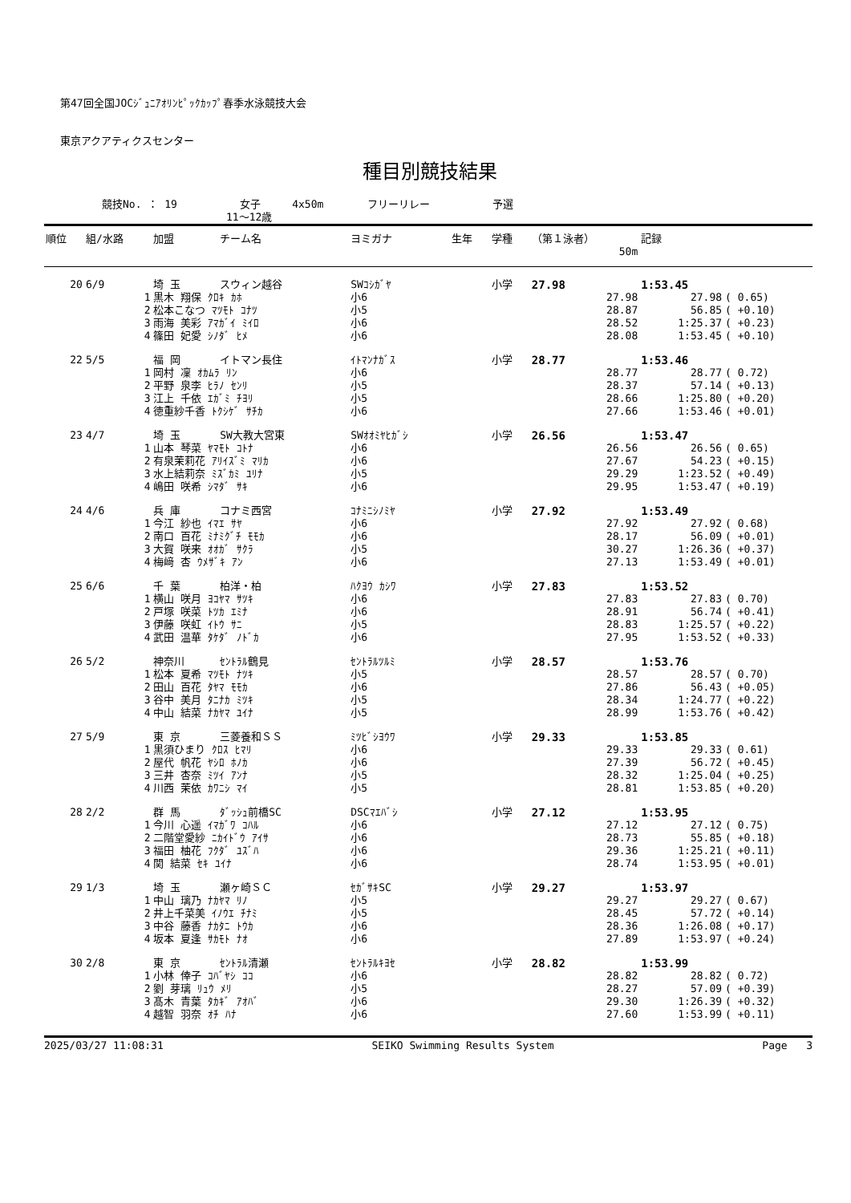第47回全国JOCｼﾞｭﾆｱｵﾘﾝﾋﾟｯｸｶｯﾌﾟ春季水泳競技大会
東京アクアティクスセンター
種目別競技結果
競技No. ： 19 女子 4x50m フリーリレー 予選
11～12歳
| 順位 | 組/水路 | 加盟 | チーム名 | ヨミガナ | 生年 | 学種 | （第１泳者） | 記録 | |
| --- | --- | --- | --- | --- | --- | --- | --- | --- | --- |
| | | | | | | | 50m | | |
| 20 | 6/9 | 埼 玉 | スウィン越谷 | SWｺｼｶﾞﾔ | | 小学 | 27.98 | 1:53.45 | |
| | 1 | 黒木 翔保 ｸﾛｷ ｶﾎ | | 小6 | | | 27.98 | 27.98 | ( 0.65) |
| | 2 | 松本こなつ ﾏﾂﾓﾄ ｺﾅﾂ | | 小5 | | | 28.87 | 56.85 | ( +0.10) |
| | 3 | 雨海 美彩 ｱﾏｶﾞｲ ﾐｲﾛ | | 小6 | | | 28.52 | 1:25.37 | ( +0.23) |
| | 4 | 篠田 妃愛 ｼﾉﾀﾞ ﾋﾒ | | 小6 | | | 28.08 | 1:53.45 | ( +0.10) |
| 22 | 5/5 | 福 岡 | イトマン長住 | ｲﾄﾏﾝﾅｶﾞｽ | | 小学 | 28.77 | 1:53.46 | |
| | 1 | 岡村 凜 ｵｶﾑﾗ ﾘﾝ | | 小6 | | | 28.77 | 28.77 | ( 0.72) |
| | 2 | 平野 泉李 ﾋﾗﾉ ｾﾝﾘ | | 小5 | | | 28.37 | 57.14 | ( +0.13) |
| | 3 | 江上 千依 ｴｶﾞﾐ ﾁﾖﾘ | | 小5 | | | 28.66 | 1:25.80 | ( +0.20) |
| | 4 | 徳重紗千香 ﾄｸｼｹﾞ ｻﾁｶ | | 小6 | | | 27.66 | 1:53.46 | ( +0.01) |
| 23 | 4/7 | 埼 玉 | SW大教大宮東 | SWｵｵﾐﾔﾋｶﾞｼ | | 小学 | 26.56 | 1:53.47 | |
| | 1 | 山本 琴菜 ﾔﾏﾓﾄ ｺﾄﾅ | | 小6 | | | 26.56 | 26.56 | ( 0.65) |
| | 2 | 有泉茉莉花 ｱﾘｲｽﾞﾐ ﾏﾘｶ | | 小6 | | | 27.67 | 54.23 | ( +0.15) |
| | 3 | 水上結莉奈 ﾐｽﾞｶﾐ ﾕﾘﾅ | | 小5 | | | 29.29 | 1:23.52 | ( +0.49) |
| | 4 | 嶋田 咲希 ｼﾏﾀﾞ ｻｷ | | 小6 | | | 29.95 | 1:53.47 | ( +0.19) |
| 24 | 4/6 | 兵 庫 | コナミ西宮 | ｺﾅﾐﾆｼﾉﾐﾔ | | 小学 | 27.92 | 1:53.49 | |
| | 1 | 今江 紗也 ｲﾏｴ ｻﾔ | | 小6 | | | 27.92 | 27.92 | ( 0.68) |
| | 2 | 南口 百花 ﾐﾅﾐｸﾞﾁ ﾓﾓｶ | | 小6 | | | 28.17 | 56.09 | ( +0.01) |
| | 3 | 大賀 咲来 ｵｵｶﾞ ｻｸﾗ | | 小5 | | | 30.27 | 1:26.36 | ( +0.37) |
| | 4 | 梅﨑 杏 ｳﾒｻﾞｷ ｱﾝ | | 小6 | | | 27.13 | 1:53.49 | ( +0.01) |
| 25 | 6/6 | 千 葉 | 柏洋・柏 | ﾊｸﾖｳ ｶｼﾜ | | 小学 | 27.83 | 1:53.52 | |
| | 1 | 横山 咲月 ﾖｺﾔﾏ ｻﾂｷ | | 小6 | | | 27.83 | 27.83 | ( 0.70) |
| | 2 | 戸塚 咲菜 ﾄﾂｶ ｴﾐﾅ | | 小6 | | | 28.91 | 56.74 | ( +0.41) |
| | 3 | 伊藤 咲虹 ｲﾄｳ ｻﾆ | | 小5 | | | 28.83 | 1:25.57 | ( +0.22) |
| | 4 | 武田 温華 ﾀｹﾀﾞ ﾉﾄﾞｶ | | 小6 | | | 27.95 | 1:53.52 | ( +0.33) |
| 26 | 5/2 | 神奈川 | ｾﾝﾄﾗﾙ鶴見 | ｾﾝﾄﾗﾙﾂﾙﾐ | | 小学 | 28.57 | 1:53.76 | |
| | 1 | 松本 夏希 ﾏﾂﾓﾄ ﾅﾂｷ | | 小5 | | | 28.57 | 28.57 | ( 0.70) |
| | 2 | 田山 百花 ﾀﾔﾏ ﾓﾓｶ | | 小6 | | | 27.86 | 56.43 | ( +0.05) |
| | 3 | 谷中 美月 ﾀﾆﾅｶ ﾐﾂｷ | | 小5 | | | 28.34 | 1:24.77 | ( +0.22) |
| | 4 | 中山 結菜 ﾅｶﾔﾏ ﾕｲﾅ | | 小5 | | | 28.99 | 1:53.76 | ( +0.42) |
| 27 | 5/9 | 東 京 | 三菱養和ＳＳ | ﾐﾂﾋﾞｼﾖｳﾜ | | 小学 | 29.33 | 1:53.85 | |
| | 1 | 黒須ひまり ｸﾛｽ ﾋﾏﾘ | | 小6 | | | 29.33 | 29.33 | ( 0.61) |
| | 2 | 屋代 帆花 ﾔｼﾛ ﾎﾉｶ | | 小6 | | | 27.39 | 56.72 | ( +0.45) |
| | 3 | 三井 杏奈 ﾐﾂｲ ｱﾝﾅ | | 小5 | | | 28.32 | 1:25.04 | ( +0.25) |
| | 4 | 川西 茉依 ｶﾜﾆｼ ﾏｲ | | 小5 | | | 28.81 | 1:53.85 | ( +0.20) |
| 28 | 2/2 | 群 馬 | ﾀﾞｯｼｭ前橋SC | DSCﾏｴﾊﾞｼ | | 小学 | 27.12 | 1:53.95 | |
| | 1 | 今川 心遥 ｲﾏｶﾞﾜ ｺﾊﾙ | | 小6 | | | 27.12 | 27.12 | ( 0.75) |
| | 2 | 二階堂愛紗 ﾆｶｲﾄﾞｳ ｱｲｻ | | 小6 | | | 28.73 | 55.85 | ( +0.18) |
| | 3 | 福田 柚花 ﾌｸﾀﾞ ﾕｽﾞﾊ | | 小6 | | | 29.36 | 1:25.21 | ( +0.11) |
| | 4 | 関 結菜 ｾｷ ﾕｲﾅ | | 小6 | | | 28.74 | 1:53.95 | ( +0.01) |
| 29 | 1/3 | 埼 玉 | 瀬ヶ崎ＳＣ | ｾｶﾞｻｷSC | | 小学 | 29.27 | 1:53.97 | |
| | 1 | 中山 璃乃 ﾅｶﾔﾏ ﾘﾉ | | 小5 | | | 29.27 | 29.27 | ( 0.67) |
| | 2 | 井上千菜美 ｲﾉｳｴ ﾁﾅﾐ | | 小5 | | | 28.45 | 57.72 | ( +0.14) |
| | 3 | 中谷 藤香 ﾅｶﾀﾆ ﾄｳｶ | | 小6 | | | 28.36 | 1:26.08 | ( +0.17) |
| | 4 | 坂本 夏逢 ｻｶﾓﾄ ﾅｵ | | 小6 | | | 27.89 | 1:53.97 | ( +0.24) |
| 30 | 2/8 | 東 京 | ｾﾝﾄﾗﾙ清瀬 | ｾﾝﾄﾗﾙｷﾖｾ | | 小学 | 28.82 | 1:53.99 | |
| | 1 | 小林 倖子 ｺﾊﾞﾔｼ ｺｺ | | 小6 | | | 28.82 | 28.82 | ( 0.72) |
| | 2 | 劉 芽璃 ﾘｭｳ ﾒﾘ | | 小5 | | | 28.27 | 57.09 | ( +0.39) |
| | 3 | 髙木 青葉 ﾀｶｷﾞ ｱｵﾊﾞ | | 小6 | | | 29.30 | 1:26.39 | ( +0.32) |
| | 4 | 越智 羽奈 ｵﾁ ﾊﾅ | | 小6 | | | 27.60 | 1:53.99 | ( +0.11) |
2025/03/27 11:08:31 SEIKO Swimming Results System Page 3